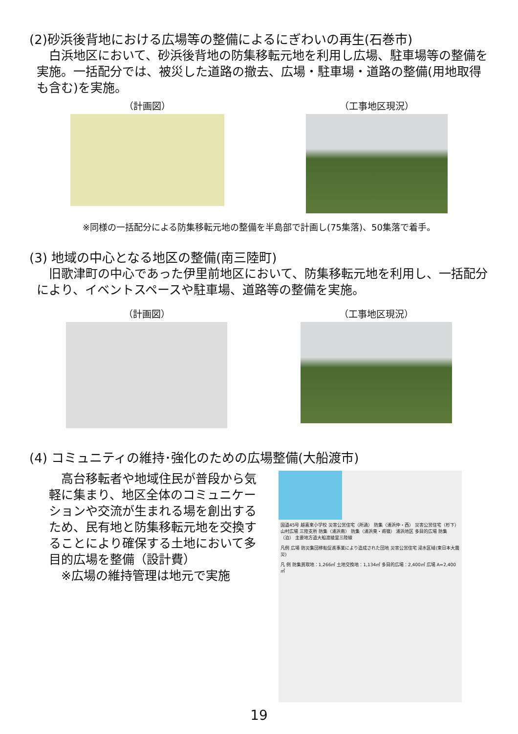(2)砂浜後背地における広場等の整備によるにぎわいの再生(石巻市)
　白浜地区において、砂浜後背地の防集移転元地を利用し広場、駐車場等の整備を実施。一括配分では、被災した道路の撤去、広場・駐車場・道路の整備(用地取得も含む)を実施。
（計画図） （工事地区現況）
※同様の一括配分による防集移転元地の整備を半島部で計画し(75集落)、50集落で着手。
(3) 地域の中心となる地区の整備(南三陸町)
　旧歌津町の中心であった伊里前地区において、防集移転元地を利用し、一括配分により、イベントスペースや駐車場、道路等の整備を実施。
（計画図） （工事地区現況）
(4) コミュニティの維持･強化のための広場整備(大船渡市)
　高台移転者や地域住民が普段から気軽に集まり、地区全体のコミュニケーションや交流が生まれる場を創出するため、民有地と防集移転元地を交換することにより確保する土地において多目的広場を整備（設計費）
　※広場の維持管理は地元で実施
国道45号 越喜来小学校 災害公営住宅（所通） 防集（浦浜仲・西） 災害公営住宅（杉下） 山村広場 三陸支所 防集（浦浜南） 防集（浦浜東・甫嶺） 浦浜地区 多目的広場 防集（泊） 主要地方道大船渡綾里三陸線
凡例 広場 防災集団移転促進事業により造成された団地 災害公営住宅 浸水区域(東日本大震災)
凡 例 防集買取地：1,266㎡ 土地交換地：1,134㎡ 多目的広場：2,400㎡ 広場 A=2,400㎡
19